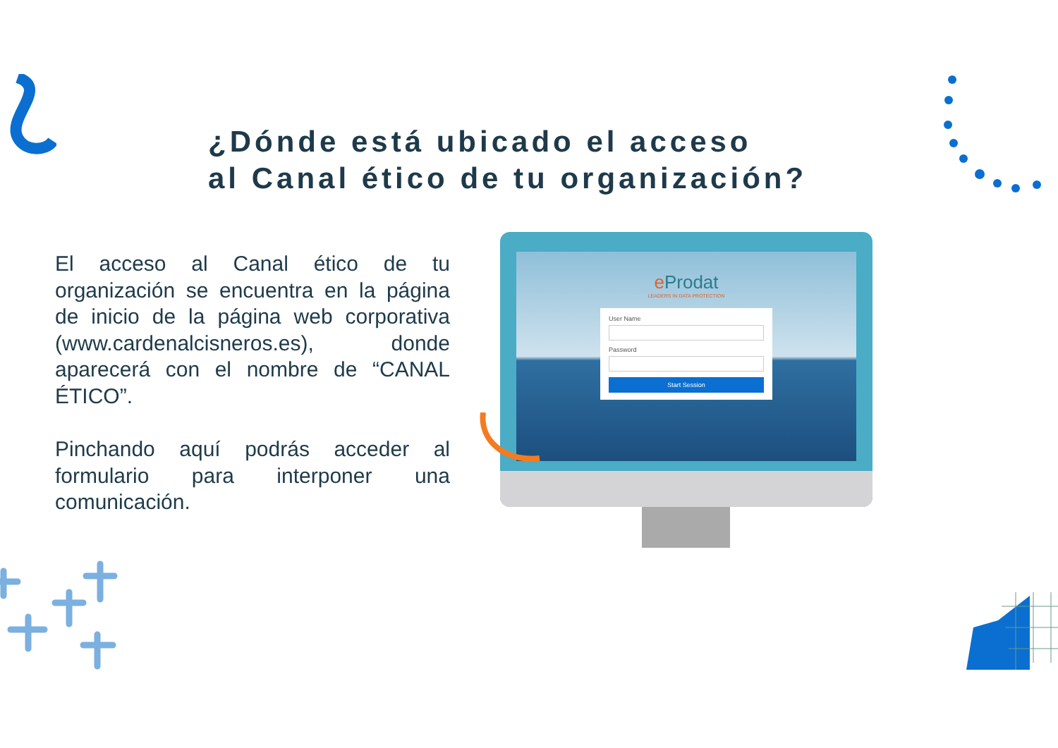¿Dónde está ubicado el acceso
al Canal ético de tu organización?
El acceso al Canal ético de tu organización se encuentra en la página de inicio de la página web corporativa (www.cardenalcisneros.es), donde aparecerá con el nombre de “CANAL ÉTICO”.
Pinchando aquí podrás acceder al formulario para interponer una comunicación.
e Prodat
LEADERS IN DATA PROTECTION
User Name
Password
Start Session